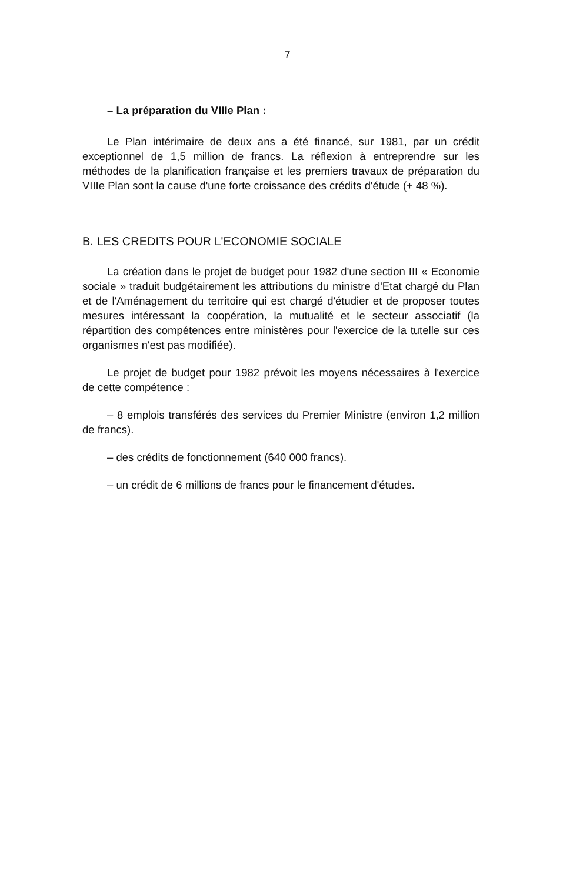7
– La préparation du VIIIe Plan :
Le Plan intérimaire de deux ans a été financé, sur 1981, par un crédit exceptionnel de 1,5 million de francs. La réflexion à entreprendre sur les méthodes de la planification française et les premiers travaux de préparation du VIIIe Plan sont la cause d'une forte croissance des crédits d'étude (+ 48 %).
B. LES CREDITS POUR L'ECONOMIE SOCIALE
La création dans le projet de budget pour 1982 d'une section III « Economie sociale » traduit budgétairement les attributions du ministre d'Etat chargé du Plan et de l'Aménagement du territoire qui est chargé d'étudier et de proposer toutes mesures intéressant la coopération, la mutualité et le secteur associatif (la répartition des compétences entre ministères pour l'exercice de la tutelle sur ces organismes n'est pas modifiée).
Le projet de budget pour 1982 prévoit les moyens nécessaires à l'exercice de cette compétence :
– 8 emplois transférés des services du Premier Ministre (environ 1,2 million de francs).
– des crédits de fonctionnement (640 000 francs).
– un crédit de 6 millions de francs pour le financement d'études.